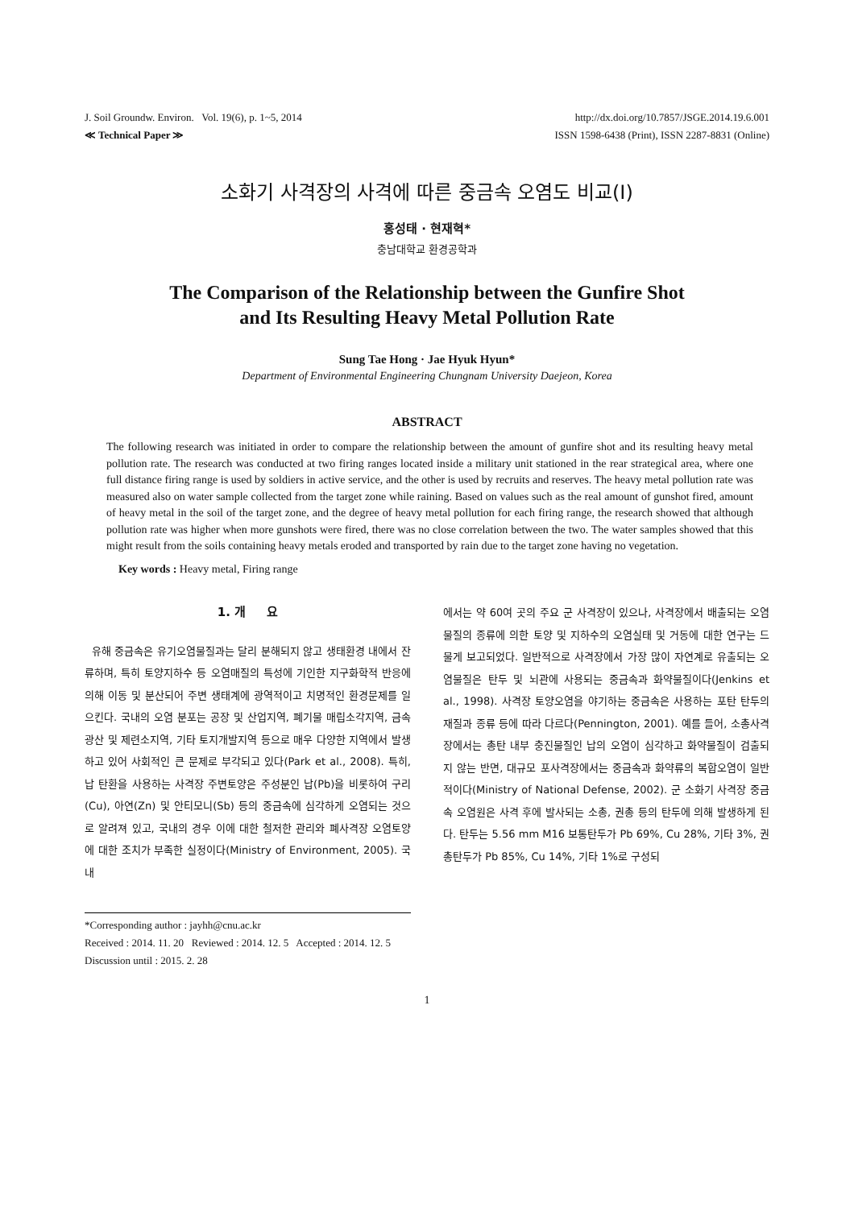J. Soil Groundw. Environ. Vol. 19(6), p. 1~5, 2014
≪ Technical Paper ≫
http://dx.doi.org/10.7857/JSGE.2014.19.6.001
ISSN 1598-6438 (Print), ISSN 2287-8831 (Online)
소화기 사격장의 사격에 따른 중금속 오염도 비교(I)
홍성태 · 현재혁*
충남대학교 환경공학과
The Comparison of the Relationship between the Gunfire Shot
and Its Resulting Heavy Metal Pollution Rate
Sung Tae Hong · Jae Hyuk Hyun*
Department of Environmental Engineering Chungnam University Daejeon, Korea
ABSTRACT
The following research was initiated in order to compare the relationship between the amount of gunfire shot and its resulting heavy metal pollution rate. The research was conducted at two firing ranges located inside a military unit stationed in the rear strategical area, where one full distance firing range is used by soldiers in active service, and the other is used by recruits and reserves. The heavy metal pollution rate was measured also on water sample collected from the target zone while raining. Based on values such as the real amount of gunshot fired, amount of heavy metal in the soil of the target zone, and the degree of heavy metal pollution for each firing range, the research showed that although pollution rate was higher when more gunshots were fired, there was no close correlation between the two. The water samples showed that this might result from the soils containing heavy metals eroded and transported by rain due to the target zone having no vegetation.
Key words : Heavy metal, Firing range
1. 개 요
유해 중금속은 유기오염물질과는 달리 분해되지 않고 생태환경 내에서 잔류하며, 특히 토양지하수 등 오염매질의 특성에 기인한 지구화학적 반응에 의해 이동 및 분산되어 주변 생태계에 광역적이고 치명적인 환경문제를 일으킨다. 국내의 오염 분포는 공장 및 산업지역, 폐기물 매립소각지역, 금속광산 및 제련소지역, 기타 토지개발지역 등으로 매우 다양한 지역에서 발생하고 있어 사회적인 큰 문제로 부각되고 있다(Park et al., 2008). 특히, 납 탄환을 사용하는 사격장 주변토양은 주성분인 납(Pb)을 비롯하여 구리(Cu), 아연(Zn) 및 안티모니(Sb) 등의 중금속에 심각하게 오염되는 것으로 알려져 있고, 국내의 경우 이에 대한 철저한 관리와 폐사격장 오염토양에 대한 조치가 부족한 실정이다(Ministry of Environment, 2005). 국내
에서는 약 60여 곳의 주요 군 사격장이 있으나, 사격장에서 배출되는 오염물질의 종류에 의한 토양 및 지하수의 오염실태 및 거동에 대한 연구는 드물게 보고되었다. 일반적으로 사격장에서 가장 많이 자연계로 유출되는 오염물질은 탄두 및 뇌관에 사용되는 중금속과 화약물질이다(Jenkins et al., 1998). 사격장 토양오염을 야기하는 중금속은 사용하는 포탄 탄두의 재질과 종류 등에 따라 다르다(Pennington, 2001). 예를 들어, 소총사격장에서는 총탄 내부 충진물질인 납의 오염이 심각하고 화약물질이 검출되지 않는 반면, 대규모 포사격장에서는 중금속과 화약류의 복합오염이 일반적이다(Ministry of National Defense, 2002). 군 소화기 사격장 중금속 오염원은 사격 후에 발사되는 소총, 권총 등의 탄두에 의해 발생하게 된다. 탄두는 5.56 mm M16 보통탄두가 Pb 69%, Cu 28%, 기타 3%, 권총탄두가 Pb 85%, Cu 14%, 기타 1%로 구성되
*Corresponding author : jayhh@cnu.ac.kr
Received : 2014. 11. 20 Reviewed : 2014. 12. 5 Accepted : 2014. 12. 5
Discussion until : 2015. 2. 28
1